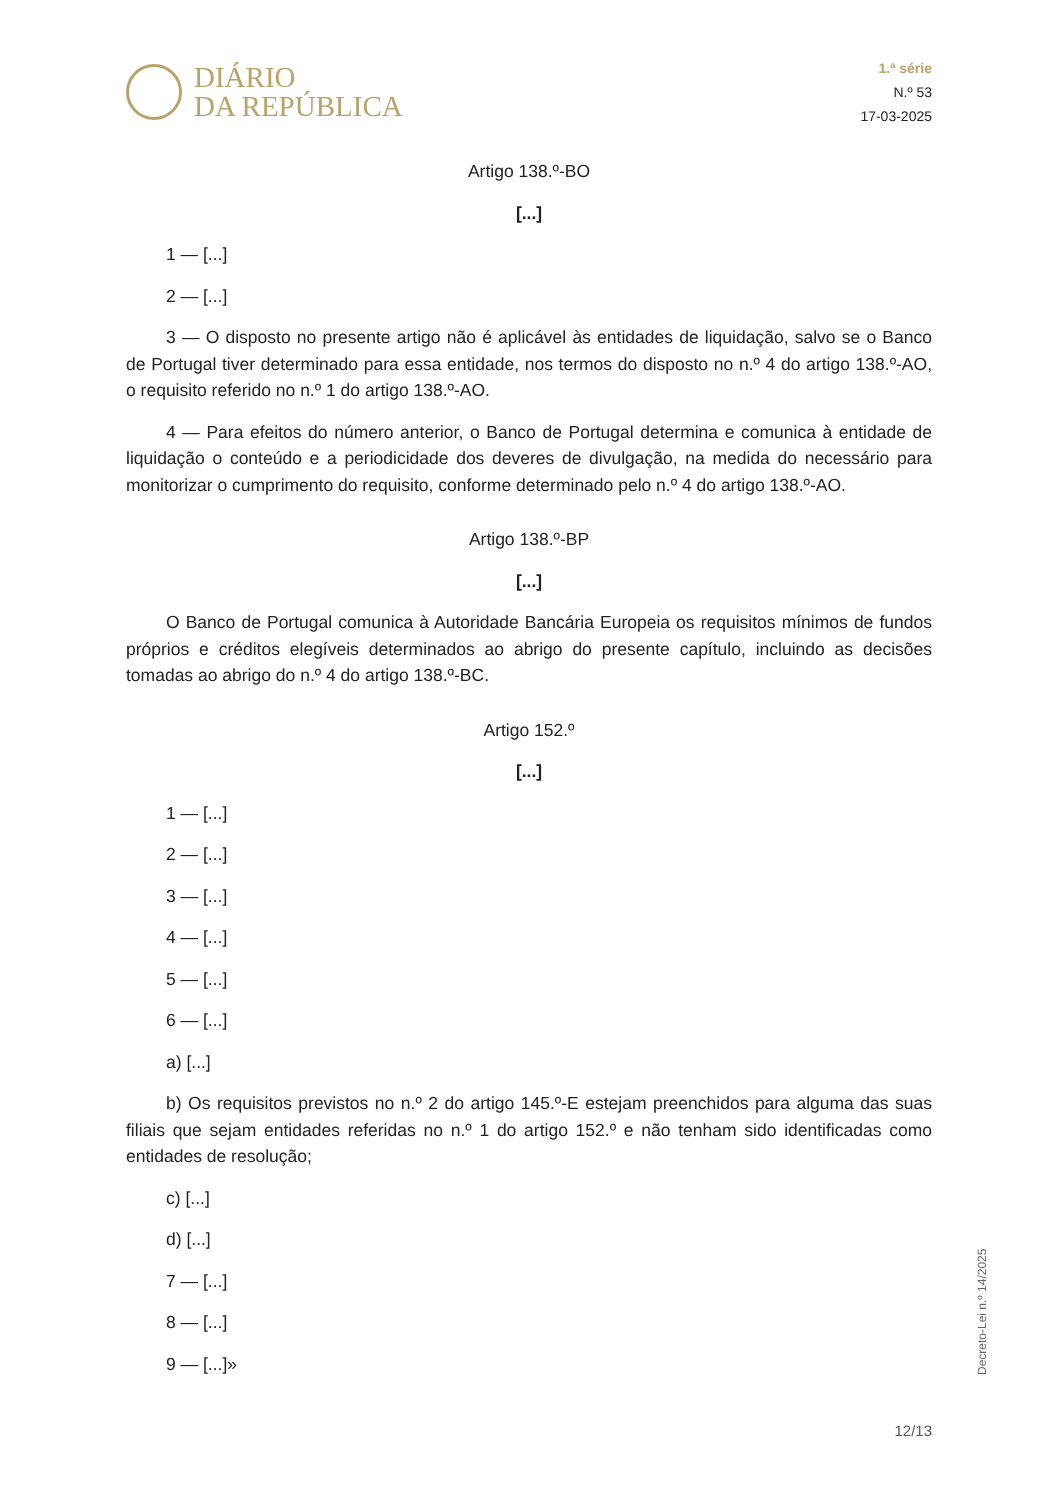DIÁRIO
DA REPÚBLICA
1.ª série
N.º 53
17-03-2025
Artigo 138.º-BO
[...]
1 — [...]
2 — [...]
3 — O disposto no presente artigo não é aplicável às entidades de liquidação, salvo se o Banco de Portugal tiver determinado para essa entidade, nos termos do disposto no n.º 4 do artigo 138.º-AO, o requisito referido no n.º 1 do artigo 138.º-AO.
4 — Para efeitos do número anterior, o Banco de Portugal determina e comunica à entidade de liquidação o conteúdo e a periodicidade dos deveres de divulgação, na medida do necessário para monitorizar o cumprimento do requisito, conforme determinado pelo n.º 4 do artigo 138.º-AO.
Artigo 138.º-BP
[...]
O Banco de Portugal comunica à Autoridade Bancária Europeia os requisitos mínimos de fundos próprios e créditos elegíveis determinados ao abrigo do presente capítulo, incluindo as decisões tomadas ao abrigo do n.º 4 do artigo 138.º-BC.
Artigo 152.º
[...]
1 — [...]
2 — [...]
3 — [...]
4 — [...]
5 — [...]
6 — [...]
a) [...]
b) Os requisitos previstos no n.º 2 do artigo 145.º-E estejam preenchidos para alguma das suas filiais que sejam entidades referidas no n.º 1 do artigo 152.º e não tenham sido identificadas como entidades de resolução;
c) [...]
d) [...]
7 — [...]
8 — [...]
9 — [...]»
Decreto-Lei n.º 14/2025
12/13